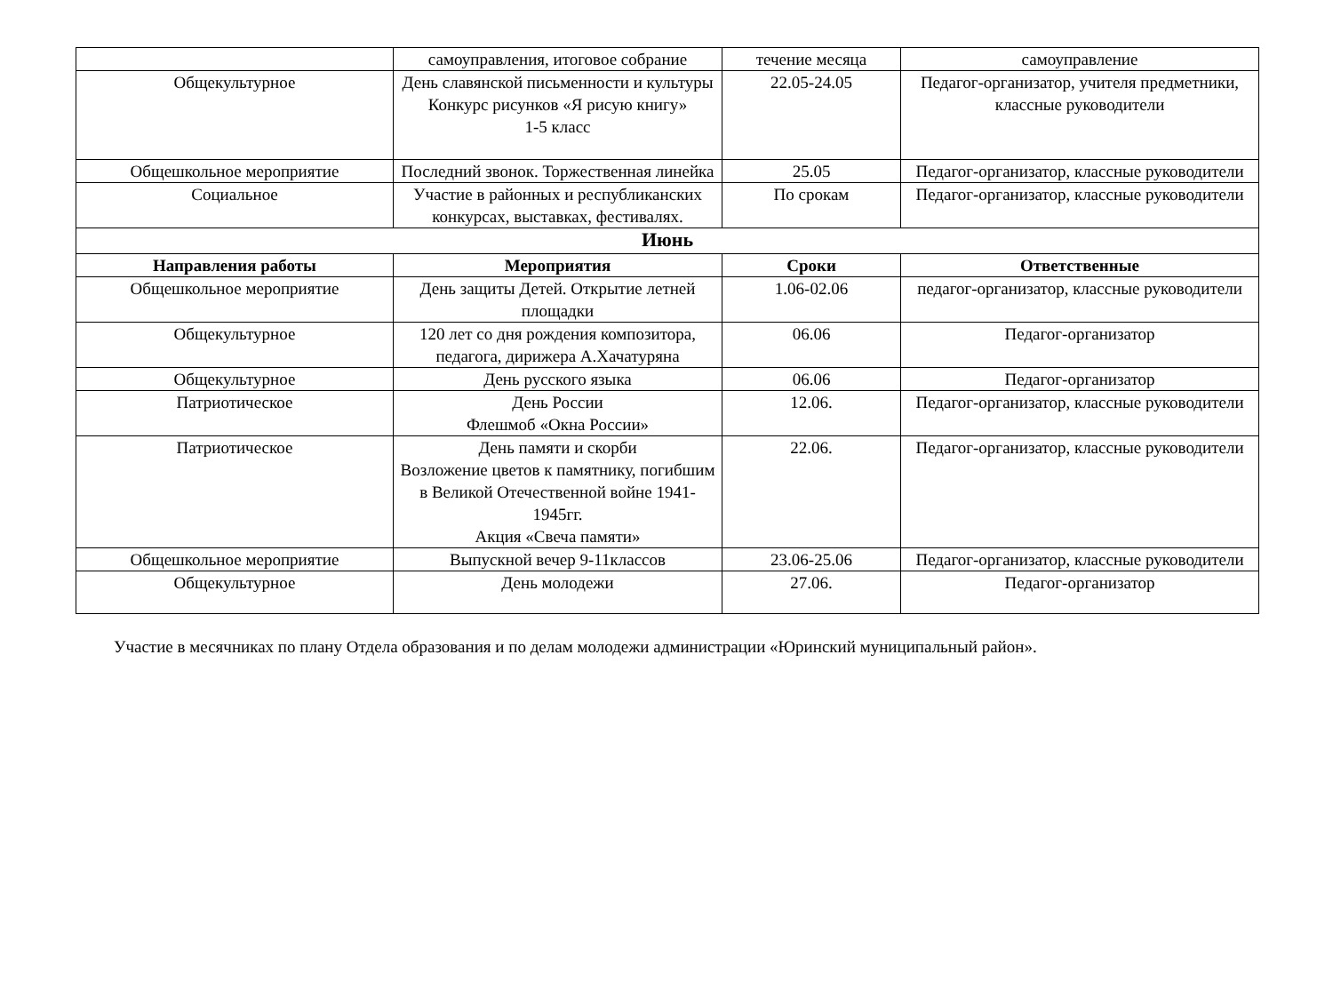| | самоуправления, итоговое собрание | течение месяца | самоуправление |
| Общекультурное | День славянской письменности и культуры Конкурс рисунков «Я рисую книгу» 1-5 класс | 22.05-24.05 | Педагог-организатор, учителя предметники, классные руководители |
| Общешкольное мероприятие | Последний звонок. Торжественная линейка | 25.05 | Педагог-организатор, классные руководители |
| Социальное | Участие в районных и республиканских конкурсах, выставках, фестивалях. | По срокам | Педагог-организатор, классные руководители |
| Июнь | | | |
| Направления работы | Мероприятия | Сроки | Ответственные |
| Общешкольное мероприятие | День защиты Детей. Открытие летней площадки | 1.06-02.06 | педагог-организатор, классные руководители |
| Общекультурное | 120 лет со дня рождения композитора, педагога, дирижера А.Хачатуряна | 06.06 | Педагог-организатор |
| Общекультурное | День русского языка | 06.06 | Педагог-организатор |
| Патриотическое | День России Флешмоб «Окна России» | 12.06. | Педагог-организатор, классные руководители |
| Патриотическое | День памяти и скорби Возложение цветов к памятнику, погибшим в Великой Отечественной войне 1941-1945гг. Акция «Свеча памяти» | 22.06. | Педагог-организатор, классные руководители |
| Общешкольное мероприятие | Выпускной вечер 9-11классов | 23.06-25.06 | Педагог-организатор, классные руководители |
| Общекультурное | День молодежи | 27.06. | Педагог-организатор |
Участие в месячниках по плану Отдела образования и по делам молодежи администрации «Юринский муниципальный район».